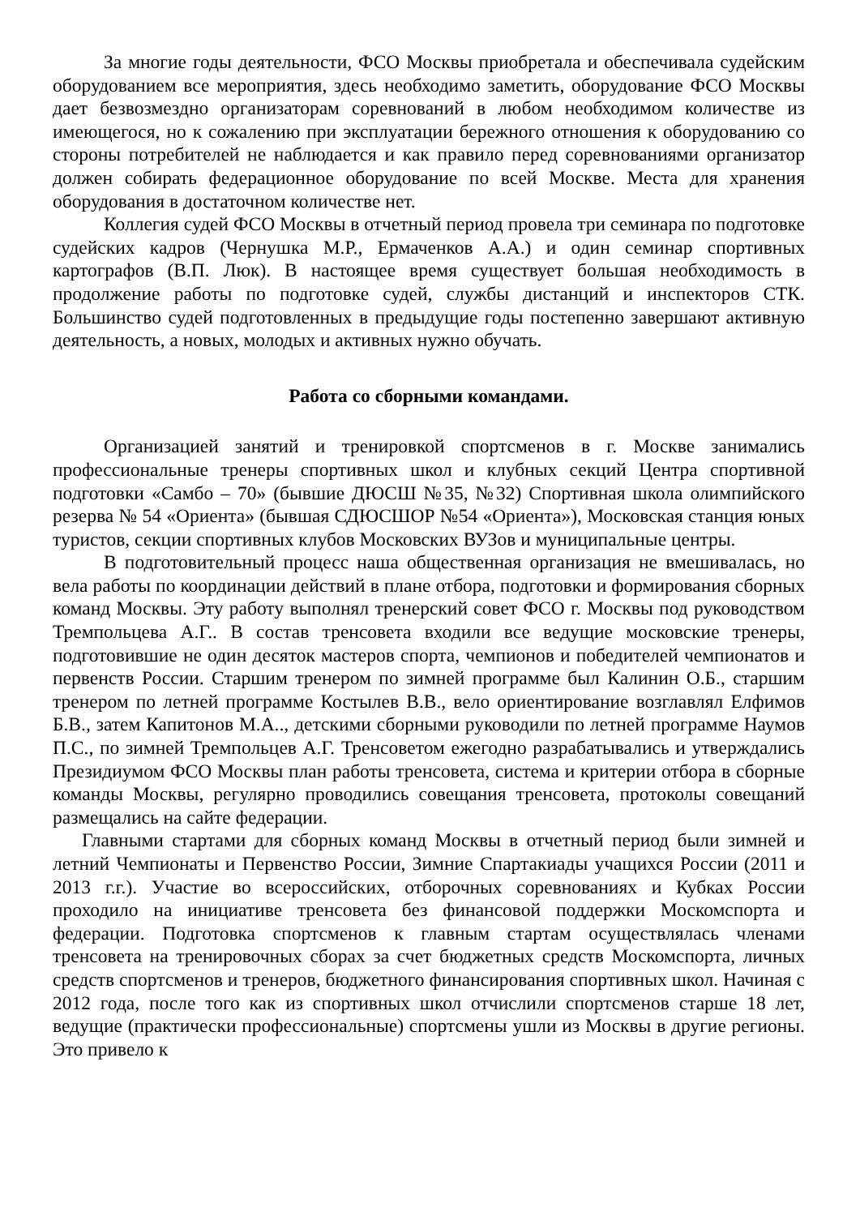За многие годы деятельности, ФСО Москвы приобретала и обеспечивала судейским оборудованием все мероприятия, здесь необходимо заметить, оборудование ФСО Москвы дает безвозмездно организаторам соревнований в любом необходимом количестве из имеющегося, но к сожалению при эксплуатации бережного отношения к оборудованию со стороны потребителей не наблюдается и как правило перед соревнованиями организатор должен собирать федерационное оборудование по всей Москве. Места для хранения оборудования в достаточном количестве нет.
Коллегия судей ФСО Москвы в отчетный период провела три семинара по подготовке судейских кадров (Чернушка М.Р., Ермаченков А.А.) и один семинар спортивных картографов (В.П. Люк). В настоящее время существует большая необходимость в продолжение работы по подготовке судей, службы дистанций и инспекторов СТК. Большинство судей подготовленных в предыдущие годы постепенно завершают активную деятельность, а новых, молодых и активных нужно обучать.
Работа со сборными командами.
Организацией занятий и тренировкой спортсменов в г. Москве занимались профессиональные тренеры спортивных школ и клубных секций Центра спортивной подготовки «Самбо – 70» (бывшие ДЮСШ №35, №32) Спортивная школа олимпийского резерва № 54 «Ориента» (бывшая СДЮСШОР №54 «Ориента»), Московская станция юных туристов, секции спортивных клубов Московских ВУЗов и муниципальные центры.
В подготовительный процесс наша общественная организация не вмешивалась, но вела работы по координации действий в плане отбора, подготовки и формирования сборных команд Москвы. Эту работу выполнял тренерский совет ФСО г. Москвы под руководством Тремпольцева А.Г.. В состав тренсовета входили все ведущие московские тренеры, подготовившие не один десяток мастеров спорта, чемпионов и победителей чемпионатов и первенств России. Старшим тренером по зимней программе был Калинин О.Б., старшим тренером по летней программе Костылев В.В., вело ориентирование возглавлял Елфимов Б.В., затем Капитонов М.А.., детскими сборными руководили по летней программе Наумов П.С., по зимней Тремпольцев А.Г. Трeнсоветом ежегодно разрабатывались и утверждались Президиумом ФСО Москвы план работы трeнсовета, система и критерии отбора в сборные команды Москвы, регулярно проводились совещания трeнсовета, протоколы совещаний размещались на сайте федерации.
Главными стартами для сборных команд Москвы в отчетный период были зимней и летний Чемпионаты и Первенство России, Зимние Спартакиады учащихся России (2011 и 2013 г.г.). Участие во всероссийских, отборочных соревнованиях и Кубках России проходило на инициативе трeнсовета без финансовой поддержки Москомспорта и федерации. Подготовка спортсменов к главным стартам осуществлялась членами трeнсовета на тренировочных сборах за счет бюджетных средств Москомспорта, личных средств спортсменов и тренеров, бюджетного финансирования спортивных школ. Начиная с 2012 года, после того как из спортивных школ отчислили спортсменов старше 18 лет, ведущие (практически профессиональные) спортсмены ушли из Москвы в другие регионы. Это привело к